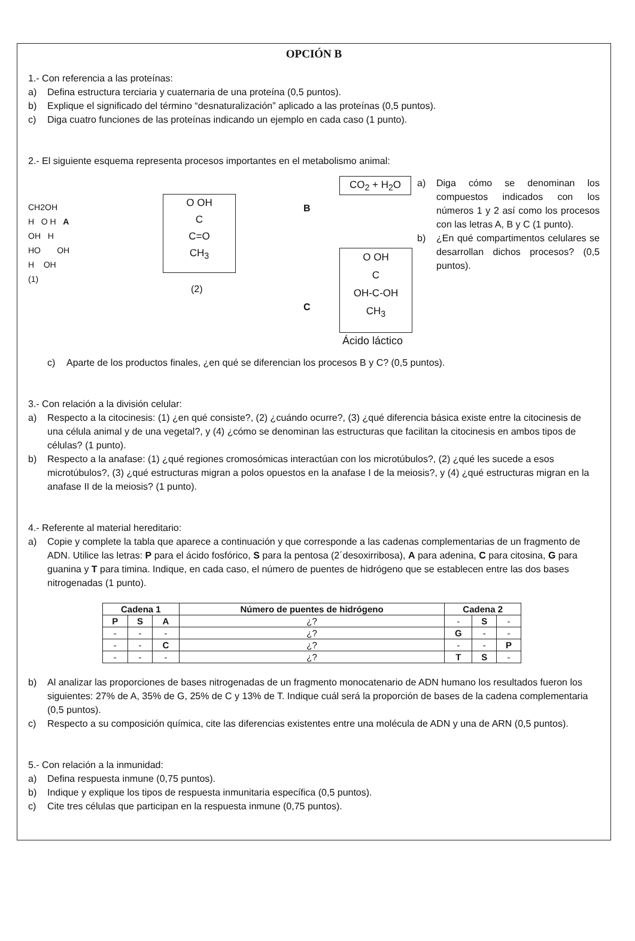OPCIÓN B
1.- Con referencia a las proteínas:
a) Defina estructura terciaria y cuaternaria de una proteína (0,5 puntos).
b) Explique el significado del término “desnaturalización” aplicado a las proteínas (0,5 puntos).
c) Diga cuatro funciones de las proteínas indicando un ejemplo en cada caso (1 punto).
2.- El siguiente esquema representa procesos importantes en el metabolismo animal:
CH2OH
H O H A
OH H
HO OH
H OH
(1)
O OH
C
C=O
CH<sub>3</sub>
(2)
B
C
CO<sub>2</sub> + H<sub>2</sub>O
O OH
C
OH-C-OH
CH<sub>3</sub>
Ácido láctico
a) Diga cómo se denominan los compuestos indicados con los números 1 y 2 así como los procesos con las letras A, B y C (1 punto).
b) ¿En qué compartimentos celulares se desarrollan dichos procesos? (0,5 puntos).
c) Aparte de los productos finales, ¿en qué se diferencian los procesos B y C? (0,5 puntos).
3.- Con relación a la división celular:
a) Respecto a la citocinesis: (1) ¿en qué consiste?, (2) ¿cuándo ocurre?, (3) ¿qué diferencia básica existe entre la citocinesis de una célula animal y de una vegetal?, y (4) ¿cómo se denominan las estructuras que facilitan la citocinesis en ambos tipos de células? (1 punto).
b) Respecto a la anafase: (1) ¿qué regiones cromosómicas interactúan con los microtúbulos?, (2) ¿qué les sucede a esos microtúbulos?, (3) ¿qué estructuras migran a polos opuestos en la anafase I de la meiosis?, y (4) ¿qué estructuras migran en la anafase II de la meiosis? (1 punto).
4.- Referente al material hereditario:
a) Copie y complete la tabla que aparece a continuación y que corresponde a las cadenas complementarias de un fragmento de ADN. Utilice las letras: P para el ácido fosfórico, S para la pentosa (2´desoxirribosa), A para adenina, C para citosina, G para guanina y T para timina. Indique, en cada caso, el número de puentes de hidrógeno que se establecen entre las dos bases nitrogenadas (1 punto).
| Cadena 1 | | | Número de puentes de hidrógeno | Cadena 2 | | |
| --- | --- | --- | --- | --- | --- | --- |
| P | S | A | ¿? | - | S | - |
| - | - | - | ¿? | G | - | - |
| - | - | C | ¿? | - | - | P |
| - | - | - | ¿? | T | S | - |
b) Al analizar las proporciones de bases nitrogenadas de un fragmento monocatenario de ADN humano los resultados fueron los siguientes: 27% de A, 35% de G, 25% de C y 13% de T. Indique cuál será la proporción de bases de la cadena complementaria (0,5 puntos).
c) Respecto a su composición química, cite las diferencias existentes entre una molécula de ADN y una de ARN (0,5 puntos).
5.- Con relación a la inmunidad:
a) Defina respuesta inmune (0,75 puntos).
b) Indique y explique los tipos de respuesta inmunitaria específica (0,5 puntos).
c) Cite tres células que participan en la respuesta inmune (0,75 puntos).